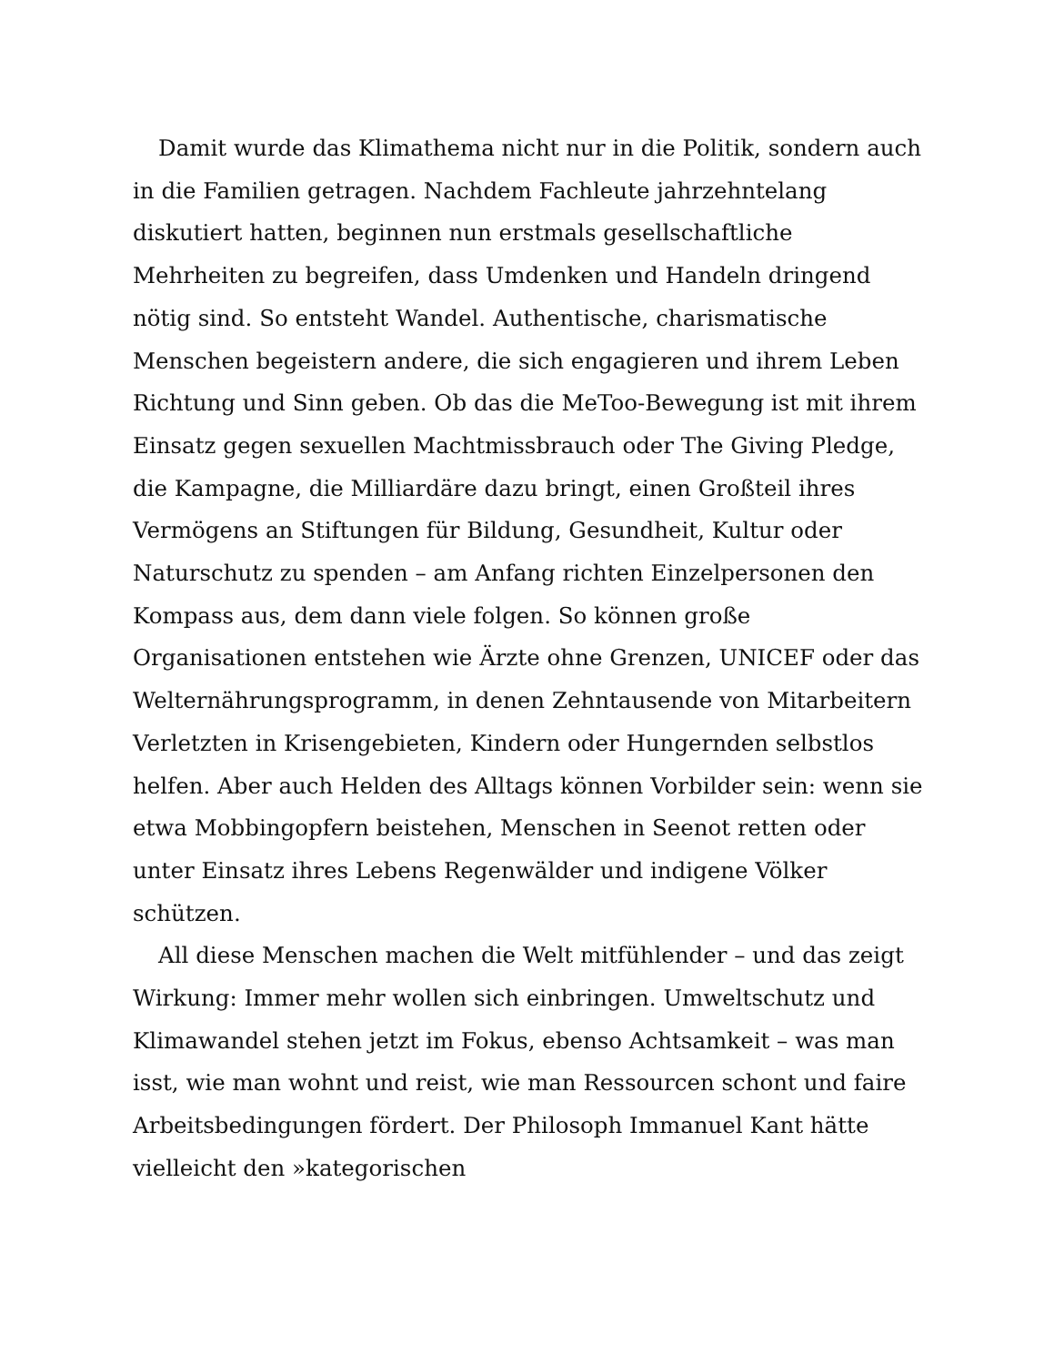Damit wurde das Klimathema nicht nur in die Politik, sondern auch in die Familien getragen. Nachdem Fachleute jahrzehntelang diskutiert hatten, beginnen nun erstmals gesellschaftliche Mehrheiten zu begreifen, dass Umdenken und Handeln dringend nötig sind. So entsteht Wandel. Authentische, charismatische Menschen begeistern andere, die sich engagieren und ihrem Leben Richtung und Sinn geben. Ob das die MeToo-Bewegung ist mit ihrem Einsatz gegen sexuellen Machtmissbrauch oder The Giving Pledge, die Kampagne, die Milliardäre dazu bringt, einen Großteil ihres Vermögens an Stiftungen für Bildung, Gesundheit, Kultur oder Naturschutz zu spenden – am Anfang richten Einzelpersonen den Kompass aus, dem dann viele folgen. So können große Organisationen entstehen wie Ärzte ohne Grenzen, UNICEF oder das Welternährungsprogramm, in denen Zehntausende von Mitarbeitern Verletzten in Krisengebieten, Kindern oder Hungernden selbstlos helfen. Aber auch Helden des Alltags können Vorbilder sein: wenn sie etwa Mobbingopfern beistehen, Menschen in Seenot retten oder unter Einsatz ihres Lebens Regenwälder und indigene Völker schützen.
All diese Menschen machen die Welt mitfühlender – und das zeigt Wirkung: Immer mehr wollen sich einbringen. Umweltschutz und Klimawandel stehen jetzt im Fokus, ebenso Achtsamkeit – was man isst, wie man wohnt und reist, wie man Ressourcen schont und faire Arbeitsbedingungen fördert. Der Philosoph Immanuel Kant hätte vielleicht den »kategorischen